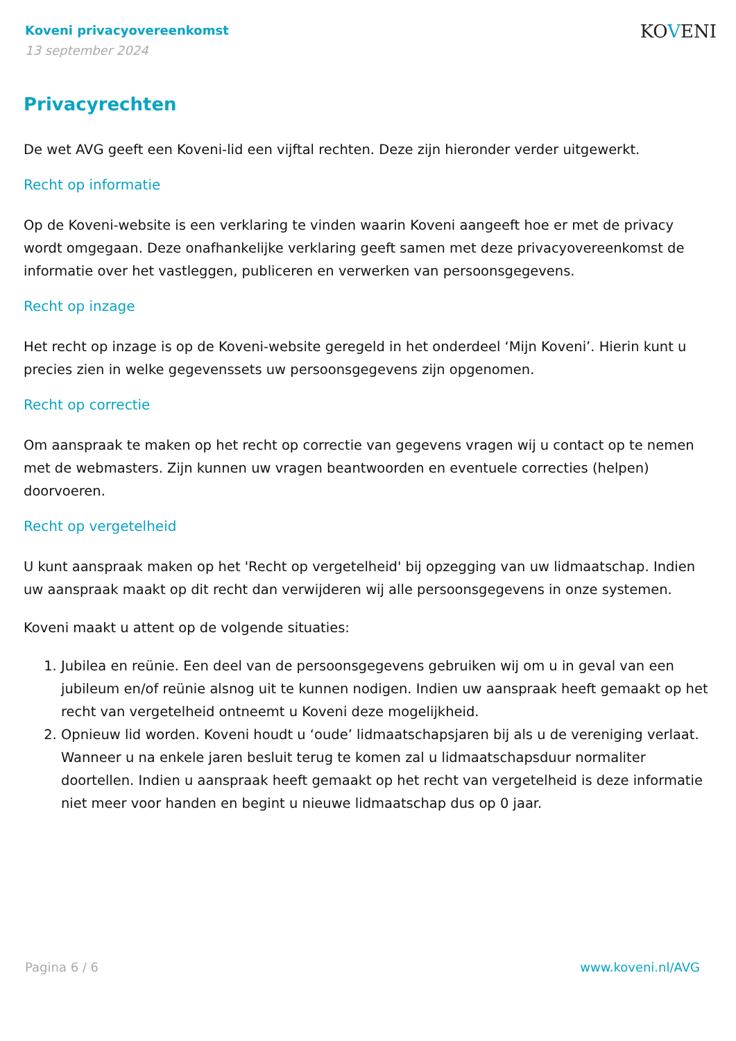KOVENI
Koveni privacyovereenkomst
13 september 2024
Privacyrechten
De wet AVG geeft een Koveni-lid een vijftal rechten. Deze zijn hieronder verder uitgewerkt.
Recht op informatie
Op de Koveni-website is een verklaring te vinden waarin Koveni aangeeft hoe er met de privacy wordt omgegaan. Deze onafhankelijke verklaring geeft samen met deze privacyovereenkomst de informatie over het vastleggen, publiceren en verwerken van persoonsgegevens.
Recht op inzage
Het recht op inzage is op de Koveni-website geregeld in het onderdeel ‘Mijn Koveni’. Hierin kunt u precies zien in welke gegevenssets uw persoonsgegevens zijn opgenomen.
Recht op correctie
Om aanspraak te maken op het recht op correctie van gegevens vragen wij u contact op te nemen met de webmasters. Zijn kunnen uw vragen beantwoorden en eventuele correcties (helpen) doorvoeren.
Recht op vergetelheid
U kunt aanspraak maken op het 'Recht op vergetelheid' bij opzegging van uw lidmaatschap. Indien uw aanspraak maakt op dit recht dan verwijderen wij alle persoonsgegevens in onze systemen.
Koveni maakt u attent op de volgende situaties:
1. Jubilea en reünie. Een deel van de persoonsgegevens gebruiken wij om u in geval van een jubileum en/of reünie alsnog uit te kunnen nodigen. Indien uw aanspraak heeft gemaakt op het recht van vergetelheid ontneemt u Koveni deze mogelijkheid.
2. Opnieuw lid worden. Koveni houdt u ‘oude’ lidmaatschapsjaren bij als u de vereniging verlaat. Wanneer u na enkele jaren besluit terug te komen zal u lidmaatschapsduur normaliter doortellen. Indien u aanspraak heeft gemaakt op het recht van vergetelheid is deze informatie niet meer voor handen en begint u nieuwe lidmaatschap dus op 0 jaar.
Pagina 6 / 6 www.koveni.nl/AVG